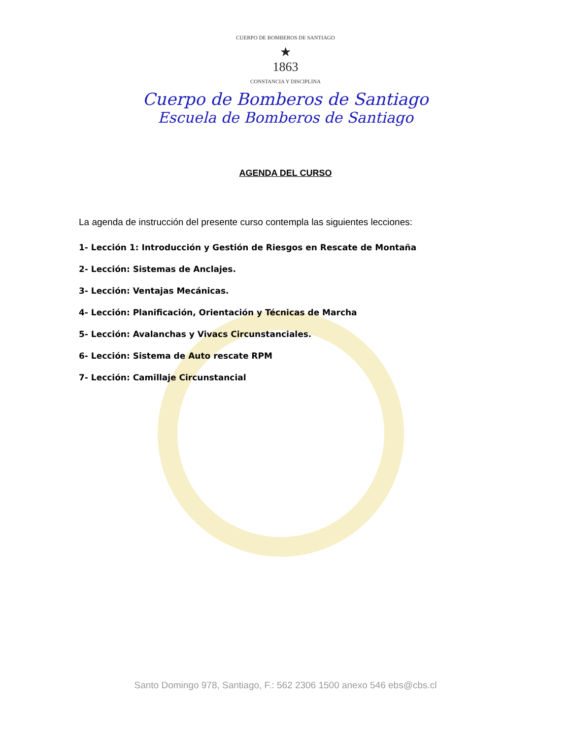CUERPO DE BOMBEROS DE SANTIAGO
★
1863
CONSTANCIA Y DISCIPLINA
Cuerpo de Bomberos de Santiago
Escuela de Bomberos de Santiago
AGENDA DEL CURSO
La agenda de instrucción del presente curso contempla las siguientes lecciones:
1- Lección 1: Introducción y Gestión de Riesgos en Rescate de Montaña
2- Lección: Sistemas de Anclajes.
3- Lección: Ventajas Mecánicas.
4- Lección: Planificación, Orientación y Técnicas de Marcha
5- Lección: Avalanchas y Vivacs Circunstanciales.
6- Lección: Sistema de Auto rescate RPM
7- Lección: Camillaje Circunstancial
Santo Domingo 978, Santiago, F.: 562 2306 1500 anexo 546 ebs@cbs.cl